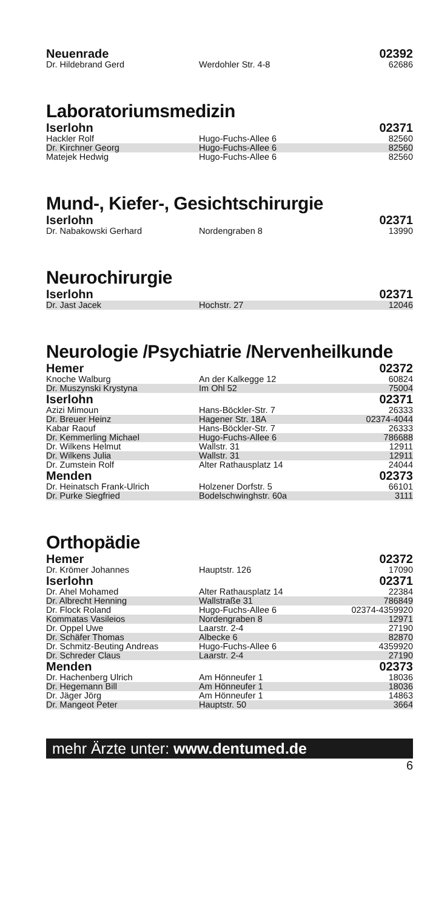| Neuenrade | | 02392 |
| Dr. Hildebrand Gerd | Werdohler Str. 4-8 | 62686 |
Laboratoriumsmedizin
| Iserlohn | | 02371 |
| Hackler Rolf | Hugo-Fuchs-Allee 6 | 82560 |
| Dr. Kirchner Georg | Hugo-Fuchs-Allee 6 | 82560 |
| Matejek Hedwig | Hugo-Fuchs-Allee 6 | 82560 |
Mund-, Kiefer-, Gesichtschirurgie
| Iserlohn | | 02371 |
| Dr. Nabakowski Gerhard | Nordengraben 8 | 13990 |
Neurochirurgie
| Iserlohn | | 02371 |
| Dr. Jast Jacek | Hochstr. 27 | 12046 |
Neurologie /Psychiatrie /Nervenheilkunde
| Hemer | | 02372 |
| Knoche Walburg | An der Kalkegge 12 | 60824 |
| Dr. Muszynski Krystyna | Im Ohl 52 | 75004 |
| Iserlohn | | 02371 |
| Azizi Mimoun | Hans-Böckler-Str. 7 | 26333 |
| Dr. Breuer Heinz | Hagener Str. 18A | 02374-4044 |
| Kabar Raouf | Hans-Böckler-Str. 7 | 26333 |
| Dr. Kemmerling Michael | Hugo-Fuchs-Allee 6 | 786688 |
| Dr. Wilkens Helmut | Wallstr. 31 | 12911 |
| Dr. Wilkens Julia | Wallstr. 31 | 12911 |
| Dr. Zumstein Rolf | Alter Rathausplatz 14 | 24044 |
| Menden | | 02373 |
| Dr. Heinatsch Frank-Ulrich | Holzener Dorfstr. 5 | 66101 |
| Dr. Purke Siegfried | Bodelschwinghstr. 60a | 3111 |
Orthopädie
| Hemer | | 02372 |
| Dr. Krömer Johannes | Hauptstr. 126 | 17090 |
| Iserlohn | | 02371 |
| Dr. Ahel Mohamed | Alter Rathausplatz 14 | 22384 |
| Dr. Albrecht Henning | Wallstraße 31 | 786849 |
| Dr. Flock Roland | Hugo-Fuchs-Allee 6 | 02374-4359920 |
| Kommatas Vasileios | Nordengraben 8 | 12971 |
| Dr. Oppel Uwe | Laarstr. 2-4 | 27190 |
| Dr. Schäfer Thomas | Albecke 6 | 82870 |
| Dr. Schmitz-Beuting Andreas | Hugo-Fuchs-Allee 6 | 4359920 |
| Dr. Schreder Claus | Laarstr. 2-4 | 27190 |
| Menden | | 02373 |
| Dr. Hachenberg Ulrich | Am Hönneufer 1 | 18036 |
| Dr. Hegemann Bill | Am Hönneufer 1 | 18036 |
| Dr. Jäger Jörg | Am Hönneufer 1 | 14863 |
| Dr. Mangeot Peter | Hauptstr. 50 | 3664 |
mehr Ärzte unter: www.dentumed.de
6